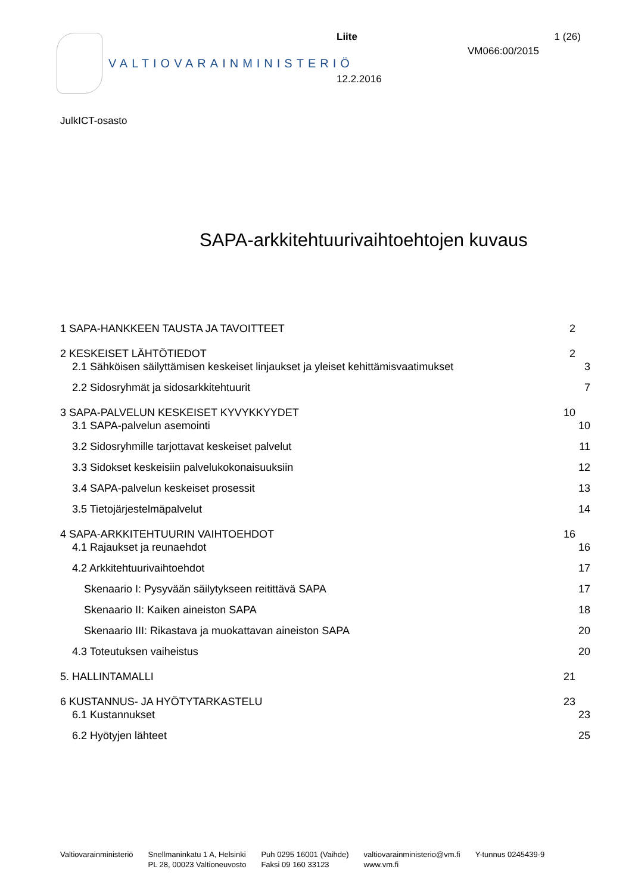VALTIOVARAINMINISTERIÖ Liite 1 (26)
VM066:00/2015
12.2.2016
JulkICT-osasto
SAPA-arkkitehtuurivaihtoehtojen kuvaus
1 SAPA-HANKKEEN TAUSTA JA TAVOITTEET 2
2 KESKEISET LÄHTÖTIEDOT 2
2.1 Sähköisen säilyttämisen keskeiset linjaukset ja yleiset kehittämisvaatimukset 3
2.2 Sidosryhmät ja sidosarkkitehtuurit 7
3 SAPA-PALVELUN KESKEISET KYVYKKYYDET 10
3.1 SAPA-palvelun asemointi 10
3.2 Sidosryhmille tarjottavat keskeiset palvelut 11
3.3 Sidokset keskeisiin palvelukokonaisuuksiin 12
3.4 SAPA-palvelun keskeiset prosessit 13
3.5 Tietojärjestelmäpalvelut 14
4 SAPA-ARKKITEHTUURIN VAIHTOEHDOT 16
4.1 Rajaukset ja reunaehdot 16
4.2 Arkkitehtuurivaihtoehdot 17
Skenaario I: Pysyvään säilytykseen reitittävä SAPA 17
Skenaario II: Kaiken aineiston SAPA 18
Skenaario III: Rikastava ja muokattavan aineiston SAPA 20
4.3 Toteutuksen vaiheistus 20
5. HALLINTAMALLI 21
6 KUSTANNUS- JA HYÖTYTARKASTELU 23
6.1 Kustannukset 23
6.2 Hyötyjen lähteet 25
Valtiovarainministeriö Snellmaninkatu 1 A, Helsinki
PL 28, 00023 Valtioneuvosto
Puh 0295 16001 (Vaihde)
Faksi 09 160 33123
valtiovarainministerio@vm.fi
www.vm.fi
Y-tunnus 0245439-9